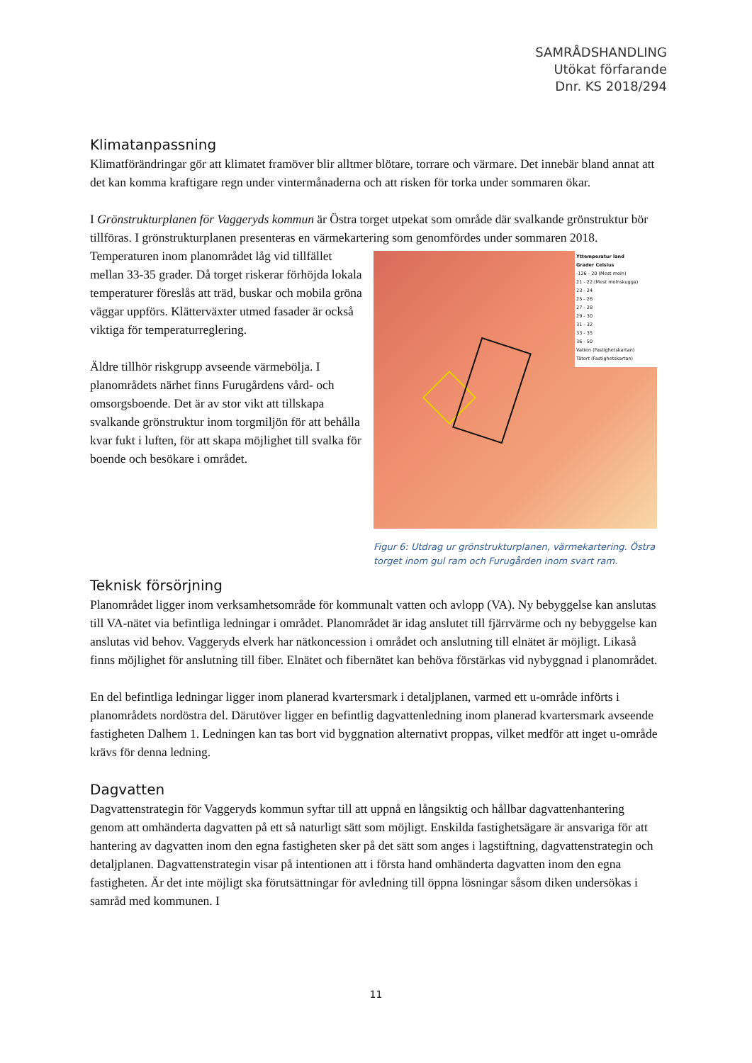SAMRÅDSHANDLING
Utökat förfarande
Dnr. KS 2018/294
Klimatanpassning
Klimatförändringar gör att klimatet framöver blir alltmer blötare, torrare och värmare. Det innebär bland annat att det kan komma kraftigare regn under vintermånaderna och att risken för torka under sommaren ökar.
I Grönstrukturplanen för Vaggeryds kommun är Östra torget utpekat som område där svalkande grönstruktur bör tillföras. I grönstrukturplanen presenteras en värmekartering som genomfördes under sommaren 2018.
Yttemperatur land
Grader Celsius
-126 - 20 (Mest moln)
21 - 22 (Mest molnskugga)
23 - 24
25 - 26
27 - 28
29 - 30
31 - 32
33 - 35
36 - 50
Vatten (Fastighetskartan)
Tätort (Fastighetskartan)
Figur 6: Utdrag ur grönstrukturplanen, värmekartering. Östra torget inom gul ram och Furugården inom svart ram.
Temperaturen inom planområdet låg vid tillfället mellan 33-35 grader. Då torget riskerar förhöjda lokala temperaturer föreslås att träd, buskar och mobila gröna väggar uppförs. Klätterväxter utmed fasader är också viktiga för temperaturreglering.
Äldre tillhör riskgrupp avseende värmebölja. I planområdets närhet finns Furugårdens vård- och omsorgsboende. Det är av stor vikt att tillskapa svalkande grönstruktur inom torgmiljön för att behålla kvar fukt i luften, för att skapa möjlighet till svalka för boende och besökare i området.
Teknisk försörjning
Planområdet ligger inom verksamhetsområde för kommunalt vatten och avlopp (VA). Ny bebyggelse kan anslutas till VA-nätet via befintliga ledningar i området. Planområdet är idag anslutet till fjärrvärme och ny bebyggelse kan anslutas vid behov. Vaggeryds elverk har nätkoncession i området och anslutning till elnätet är möjligt. Likaså finns möjlighet för anslutning till fiber. Elnätet och fibernätet kan behöva förstärkas vid nybyggnad i planområdet.
En del befintliga ledningar ligger inom planerad kvartersmark i detaljplanen, varmed ett u-område införts i planområdets nordöstra del. Därutöver ligger en befintlig dagvattenledning inom planerad kvartersmark avseende fastigheten Dalhem 1. Ledningen kan tas bort vid byggnation alternativt proppas, vilket medför att inget u-område krävs för denna ledning.
Dagvatten
Dagvattenstrategin för Vaggeryds kommun syftar till att uppnå en långsiktig och hållbar dagvattenhantering genom att omhänderta dagvatten på ett så naturligt sätt som möjligt. Enskilda fastighetsägare är ansvariga för att hantering av dagvatten inom den egna fastigheten sker på det sätt som anges i lagstiftning, dagvattenstrategin och detaljplanen. Dagvattenstrategin visar på intentionen att i första hand omhänderta dagvatten inom den egna fastigheten. Är det inte möjligt ska förutsättningar för avledning till öppna lösningar såsom diken undersökas i samråd med kommunen. I
11